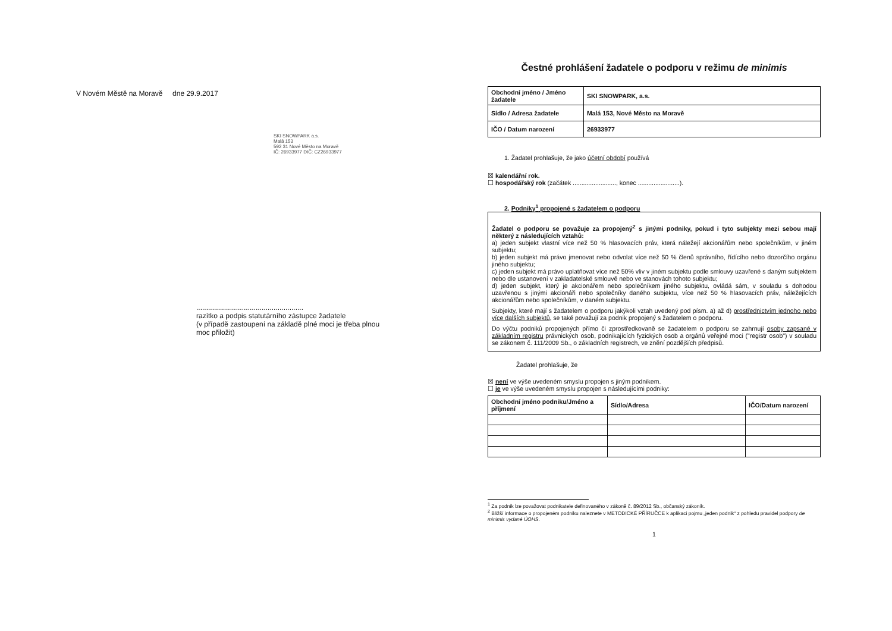V Novém Městě na Moravě dne 29.9.2017
SKI SNOWPARK a.s.
Malá 153
592 31 Nové Město na Moravě
IČ: 26933977 DIČ: CZ26933977
......................................................
razítko a podpis statutárního zástupce žadatele
(v případě zastoupení na základě plné moci je třeba plnou moc přiložit)
Čestné prohlášení žadatele o podporu v režimu de minimis
| Obchodní jméno / Jméno žadatele | SKI SNOWPARK, a.s. |
| Sídlo / Adresa žadatele | Malá 153, Nové Město na Moravě |
| IČO / Datum narození | 26933977 |
1. Žadatel prohlašuje, že jako účetní období používá
☒ kalendářní rok.
☐ hospodářský rok (začátek ........................., konec ........................).
2. Podniky<sup>1</sup> propojené s žadatelem o podporu
Žadatel o podporu se považuje za propojený<sup>2</sup> s jinými podniky, pokud i tyto subjekty mezi sebou mají některý z následujících vztahů:
a) jeden subjekt vlastní více než 50 % hlasovacích práv, která náležejí akcionářům nebo společníkům, v jiném subjektu;
b) jeden subjekt má právo jmenovat nebo odvolat více než 50 % členů správního, řídícího nebo dozorčího orgánu jiného subjektu;
c) jeden subjekt má právo uplatňovat více než 50% vliv v jiném subjektu podle smlouvy uzavřené s daným subjektem nebo dle ustanovení v zakladatelské smlouvě nebo ve stanovách tohoto subjektu;
d) jeden subjekt, který je akcionářem nebo společníkem jiného subjektu, ovládá sám, v souladu s dohodou uzavřenou s jinými akcionáři nebo společníky daného subjektu, více než 50 % hlasovacích práv, náležejících akcionářům nebo společníkům, v daném subjektu.
Subjekty, které mají s žadatelem o podporu jakýkoli vztah uvedený pod písm. a) až d) prostřednictvím jednoho nebo více dalších subjektů, se také považují za podnik propojený s žadatelem o podporu.
Do výčtu podniků propojených přímo či zprostředkovaně se žadatelem o podporu se zahrnují osoby zapsané v základním registru právnických osob, podnikajících fyzických osob a orgánů veřejné moci ("registr osob") v souladu se zákonem č. 111/2009 Sb., o základních registrech, ve znění pozdějších předpisů.
Žadatel prohlašuje, že
☒ není ve výše uvedeném smyslu propojen s jiným podnikem.
☐ je ve výše uvedeném smyslu propojen s následujícími podniky:
| Obchodní jméno podniku/Jméno a příjmení | Sídlo/Adresa | IČO/Datum narození |
| --- | --- | --- |
<sup>1</sup> Za podnik lze považovat podnikatele definovaného v zákoně č. 89/2012 Sb., občanský zákoník.
<sup>2</sup> Bližší informace o propojeném podniku naleznete v METODICKÉ PŘÍRUČCE k aplikaci pojmu „jeden podnik“ z pohledu pravidel podpory de minimis vydané ÚOHS.
1